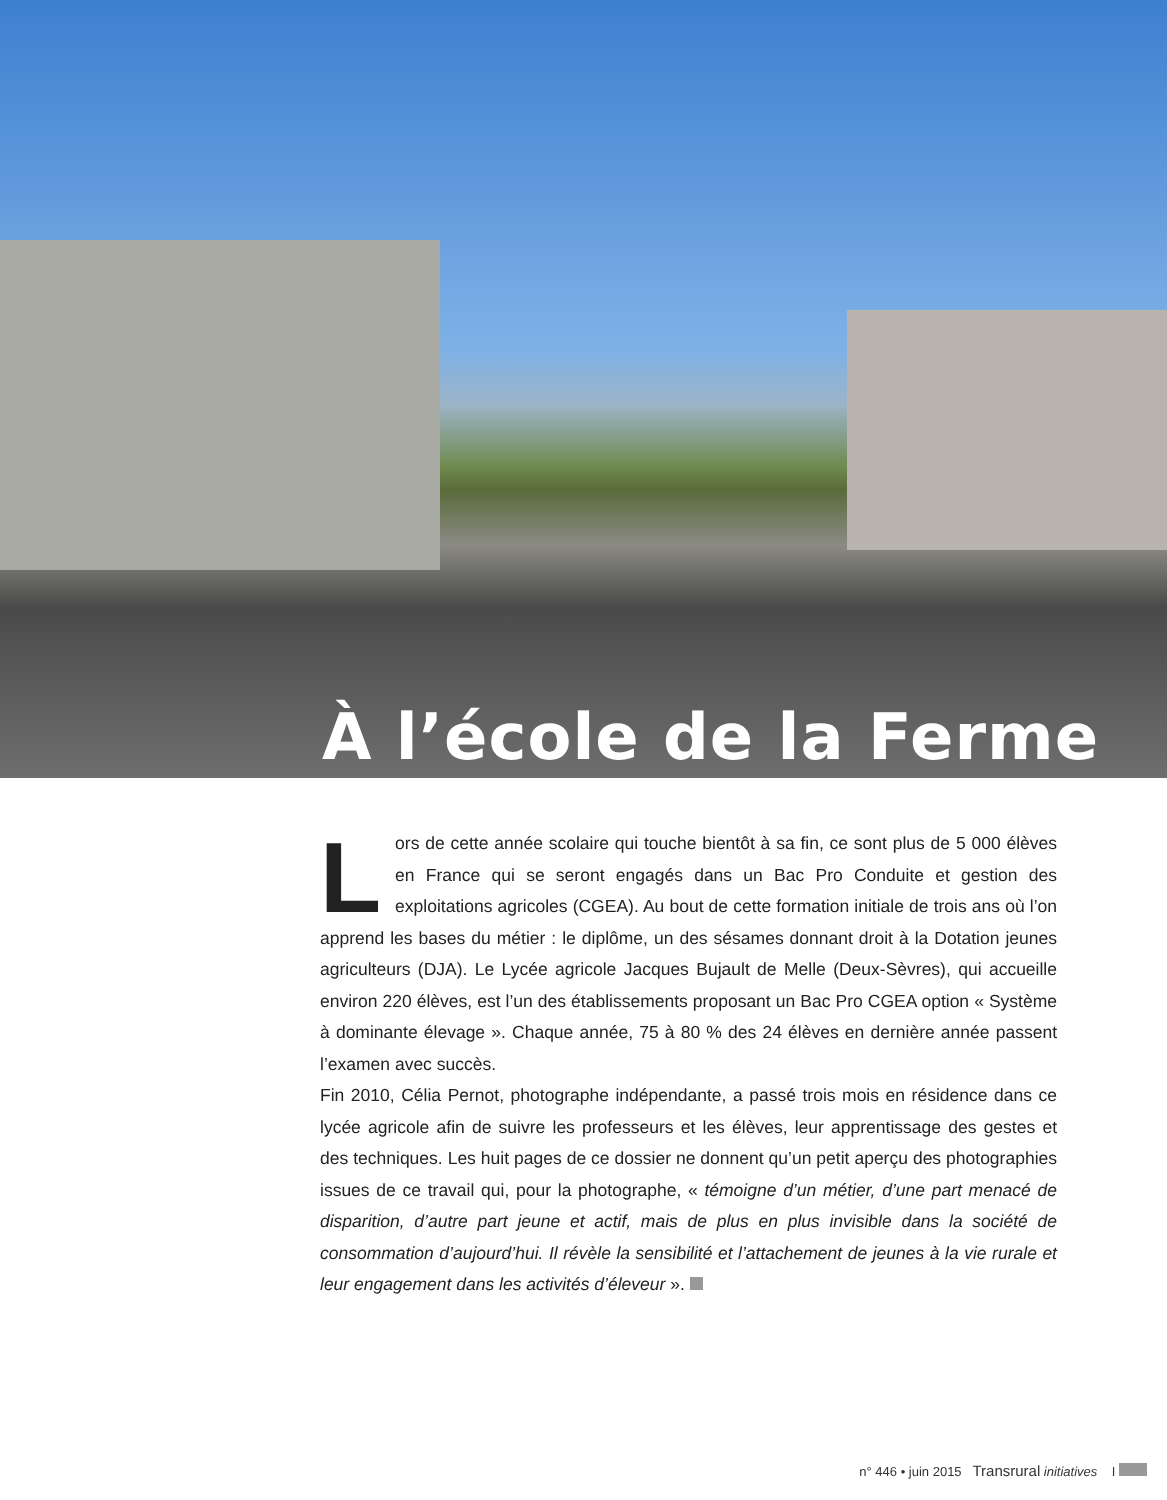À l’école de la Ferme
Lors de cette année scolaire qui touche bientôt à sa fin, ce sont plus de 5 000 élèves en France qui se seront engagés dans un Bac Pro Conduite et gestion des exploitations agricoles (CGEA). Au bout de cette formation initiale de trois ans où l’on apprend les bases du métier : le diplôme, un des sésames donnant droit à la Dotation jeunes agriculteurs (DJA). Le Lycée agricole Jacques Bujault de Melle (Deux-Sèvres), qui accueille environ 220 élèves, est l’un des établissements proposant un Bac Pro CGEA option « Système à dominante élevage ». Chaque année, 75 à 80 % des 24 élèves en dernière année passent l’examen avec succès.
Fin 2010, Célia Pernot, photographe indépendante, a passé trois mois en résidence dans ce lycée agricole afin de suivre les professeurs et les élèves, leur apprentissage des gestes et des techniques. Les huit pages de ce dossier ne donnent qu’un petit aperçu des photographies issues de ce travail qui, pour la photographe, « témoigne d’un métier, d’une part menacé de disparition, d’autre part jeune et actif, mais de plus en plus invisible dans la société de consommation d’aujourd’hui. Il révèle la sensibilité et l’attachement de jeunes à la vie rurale et leur engagement dans les activités d’éleveur ».
n° 446 • juin 2015 Transrural initiatives I